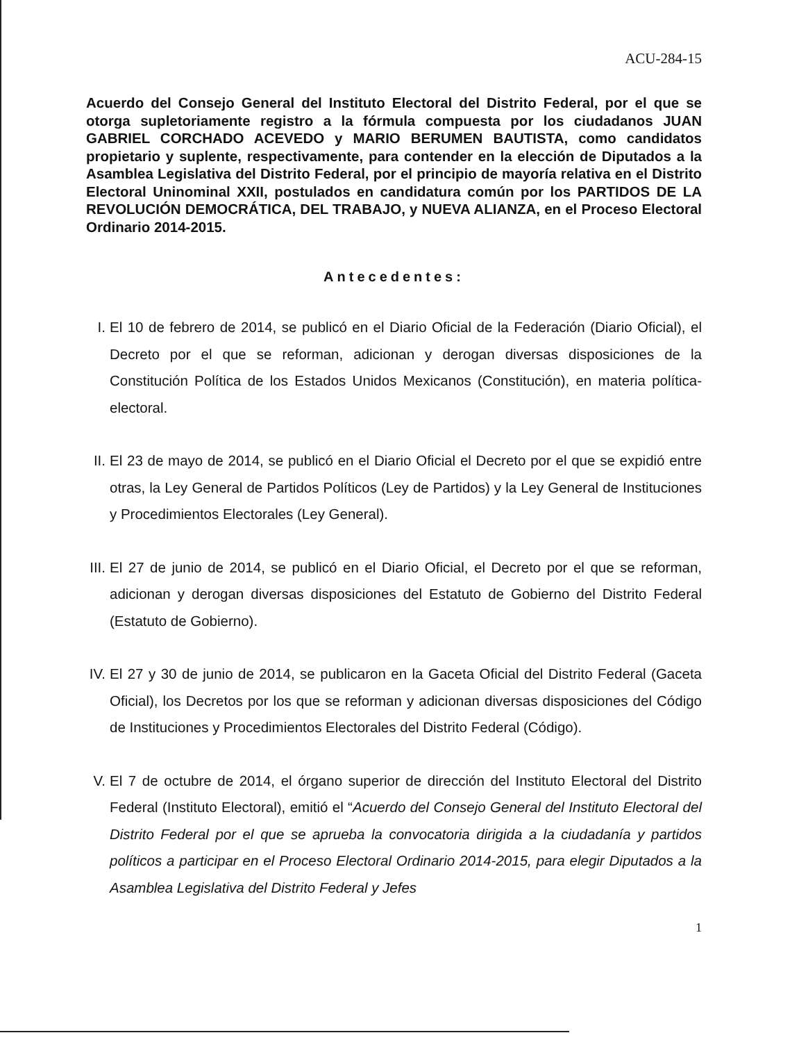ACU-284-15
Acuerdo del Consejo General del Instituto Electoral del Distrito Federal, por el que se otorga supletoriamente registro a la fórmula compuesta por los ciudadanos JUAN GABRIEL CORCHADO ACEVEDO y MARIO BERUMEN BAUTISTA, como candidatos propietario y suplente, respectivamente, para contender en la elección de Diputados a la Asamblea Legislativa del Distrito Federal, por el principio de mayoría relativa en el Distrito Electoral Uninominal XXII, postulados en candidatura común por los PARTIDOS DE LA REVOLUCIÓN DEMOCRÁTICA, DEL TRABAJO, y NUEVA ALIANZA, en el Proceso Electoral Ordinario 2014-2015.
Antecedentes:
I. El 10 de febrero de 2014, se publicó en el Diario Oficial de la Federación (Diario Oficial), el Decreto por el que se reforman, adicionan y derogan diversas disposiciones de la Constitución Política de los Estados Unidos Mexicanos (Constitución), en materia política-electoral.
II. El 23 de mayo de 2014, se publicó en el Diario Oficial el Decreto por el que se expidió entre otras, la Ley General de Partidos Políticos (Ley de Partidos) y la Ley General de Instituciones y Procedimientos Electorales (Ley General).
III. El 27 de junio de 2014, se publicó en el Diario Oficial, el Decreto por el que se reforman, adicionan y derogan diversas disposiciones del Estatuto de Gobierno del Distrito Federal (Estatuto de Gobierno).
IV. El 27 y 30 de junio de 2014, se publicaron en la Gaceta Oficial del Distrito Federal (Gaceta Oficial), los Decretos por los que se reforman y adicionan diversas disposiciones del Código de Instituciones y Procedimientos Electorales del Distrito Federal (Código).
V. El 7 de octubre de 2014, el órgano superior de dirección del Instituto Electoral del Distrito Federal (Instituto Electoral), emitió el “Acuerdo del Consejo General del Instituto Electoral del Distrito Federal por el que se aprueba la convocatoria dirigida a la ciudadanía y partidos políticos a participar en el Proceso Electoral Ordinario 2014-2015, para elegir Diputados a la Asamblea Legislativa del Distrito Federal y Jefes
1